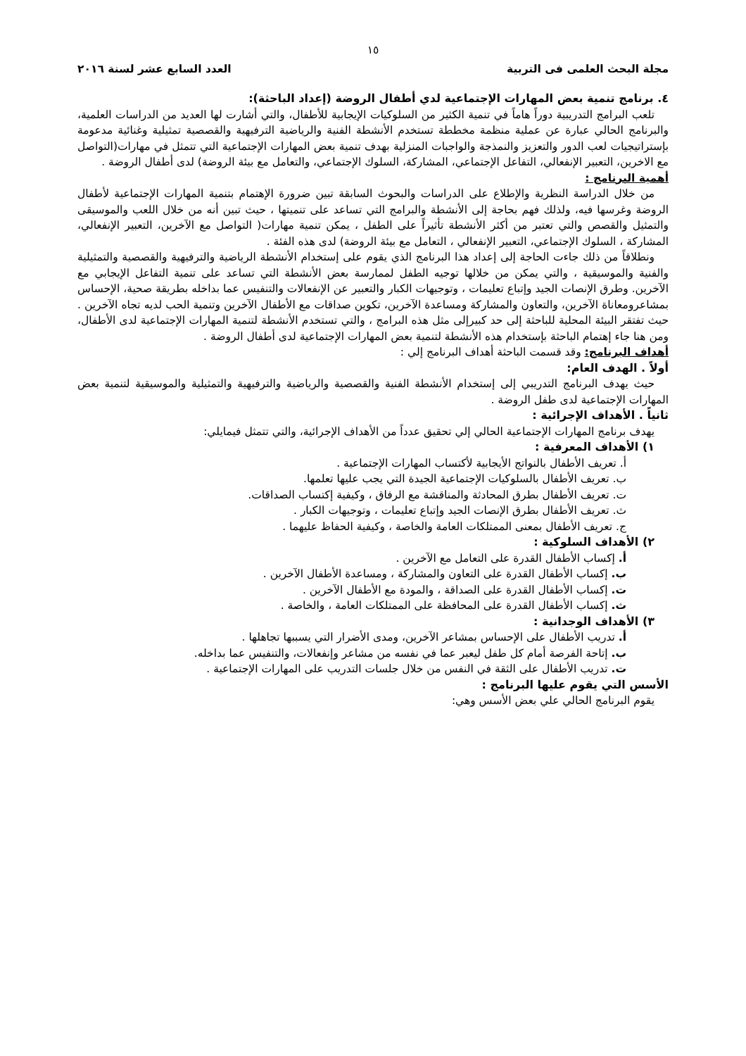١٥
مجلة البحث العلمى فى التربية العدد السابع عشر لسنة ٢٠١٦
٤. برنامج تنمية بعض المهارات الإجتماعية لدي أطفال الروضة (إعداد الباحثة):
تلعب البرامج التدريبية دوراً هاماً في تنمية الكثير من السلوكيات الإيجابية للأطفال، والتي أشارت لها العديد من الدراسات العلمية، والبرنامج الحالي عبارة عن عملية منظمة مخططة تستخدم الأنشطة الفنية والرياضية الترفيهية والقصصية تمثيلية وغنائية مدعومة بإستراتيجيات لعب الدور والتعزيز والنمذجة والواجبات المنزلية بهدف تنمية بعض المهارات الإجتماعية التي تتمثل في مهارات(التواصل مع الاخرين، التعبير الإنفعالي، التفاعل الإجتماعي، المشاركة، السلوك الإجتماعي، والتعامل مع بيئة الروضة) لدى أطفال الروضة .
أهمية البرنامج :
من خلال الدراسة النظرية والإطلاع على الدراسات والبحوث السابقة تبين ضرورة الإهتمام بتنمية المهارات الإجتماعية لأطفال الروضة وغرسها فيه، ولذلك فهم بحاجة إلى الأنشطة والبرامج التي تساعد على تنميتها ، حيث تبين أنه من خلال اللعب والموسيقى والتمثيل والقصص والتي تعتبر من أكثر الأنشطة تأثيراً على الطفل ، يمكن تنمية مهارات( التواصل مع الآخرين، التعبير الإنفعالي، المشاركة ، السلوك الإجتماعي، التعبير الإنفعالي ، التعامل مع بيئة الروضة) لدى هذه الفئة .
ونطلاقاً من ذلك جاءت الحاجة إلى إعداد هذا البرنامج الذي يقوم على إستخدام الأنشطة الرياضية والترفيهية والقصصية والتمثيلية والفنية والموسيقية ، والتي يمكن من خلالها توجيه الطفل لممارسة بعض الأنشطة التي تساعد على تنمية التفاعل الإيجابي مع الآخرين. وطرق الإنصات الجيد وإتباع تعليمات ، وتوجيهات الكبار والتعبير عن الإنفعالات والتنفيس عما بداخله بطريقة صحية، الإحساس بمشاعرومعاناة الآخرين، والتعاون والمشاركة ومساعدة الآخرين، تكوين صداقات مع الأطفال الآخرين وتنمية الحب لديه تجاه الآخرين . حيث تفتقر البيئة المحلية للباحثة إلى حد كبيرإلى مثل هذه البرامج ، والتي تستخدم الأنشطة لتنمية المهارات الإجتماعية لدى الأطفال، ومن هنا جاء إهتمام الباحثة بإستخدام هذه الأنشطة لتنمية بعض المهارات الإجتماعية لدى أطفال الروضة .
أهداف البرنامج: وقد قسمت الباحثة أهداف البرنامج إلي :
أولاً . الهدف العام:
حيث يهدف البرنامج التدريبي إلى إستخدام الأنشطة الفنية والقصصية والرياضية والترفيهية والتمثيلية والموسيقية لتنمية بعض المهارات الإجتماعية لدى طفل الروضة .
ثانياً . الأهداف الإجرائية :
يهدف برنامج المهارات الإجتماعية الحالي إلي تحقيق عدداً من الأهداف الإجرائية، والتي تتمثل فيمايلي:
١) الأهداف المعرفية :
أ. تعريف الأطفال بالنواتج الأيجابية لأكتساب المهارات الإجتماعية .
ب. تعريف الأطفال بالسلوكيات الإجتماعية الجيدة التي يجب عليها تعلمها.
ت. تعريف الأطفال بطرق المحادثة والمناقشة مع الرفاق ، وكيفية إكتساب الصداقات.
ث. تعريف الأطفال بطرق الإنصات الجيد وإتباع تعليمات ، وتوجيهات الكبار .
ج. تعريف الأطفال بمعنى الممتلكات العامة والخاصة ، وكيفية الحفاظ عليهما .
٢) الأهداف السلوكية :
أ. إكساب الأطفال القدرة على التعامل مع الآخرين .
ب. إكساب الأطفال القدرة على التعاون والمشاركة ، ومساعدة الأطفال الآخرين .
ت. إكساب الأطفال القدرة على الصداقة ، والمودة مع الأطفال الآخرين .
ث. إكساب الأطفال القدرة على المحافظة على الممتلكات العامة ، والخاصة .
٣) الأهداف الوجدانية :
أ. تدريب الأطفال على الإحساس بمشاعر الآخرين، ومدى الأضرار التي يسببها تجاهلها .
ب. إتاحة الفرصة أمام كل طفل ليعبر عما في نفسه من مشاعر وإنفعالات، والتنفيس عما بداخله.
ت. تدريب الأطفال على الثقة في النفس من خلال جلسات التدريب على المهارات الإجتماعية .
الأسس التي يقوم عليها البرنامج :
يقوم البرنامج الحالي علي بعض الأسس وهي: